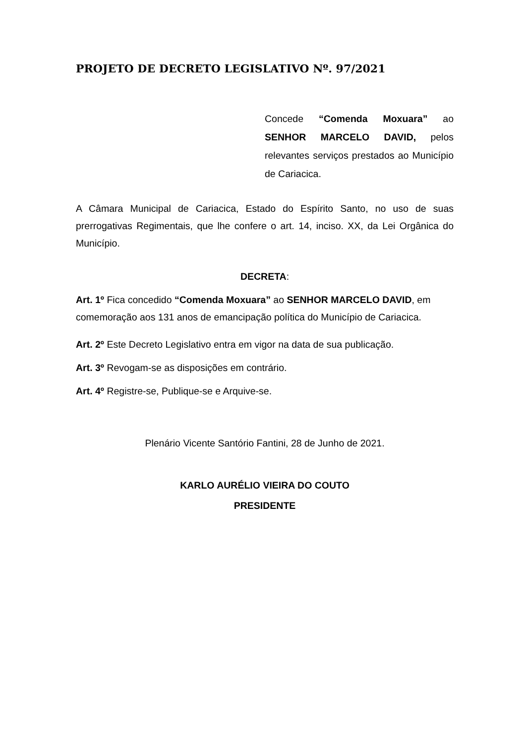PROJETO DE DECRETO LEGISLATIVO Nº. 97/2021
Concede “Comenda Moxuara” ao SENHOR MARCELO DAVID, pelos relevantes serviços prestados ao Município de Cariacica.
A Câmara Municipal de Cariacica, Estado do Espírito Santo, no uso de suas prerrogativas Regimentais, que lhe confere o art. 14, inciso. XX, da Lei Orgânica do Município.
DECRETA:
Art. 1º Fica concedido “Comenda Moxuara” ao SENHOR MARCELO DAVID, em comemoração aos 131 anos de emancipação política do Município de Cariacica.
Art. 2º Este Decreto Legislativo entra em vigor na data de sua publicação.
Art. 3º Revogam-se as disposições em contrário.
Art. 4º Registre-se, Publique-se e Arquive-se.
Plenário Vicente Santório Fantini, 28 de Junho de 2021.
KARLO AURÉLIO VIEIRA DO COUTO
PRESIDENTE